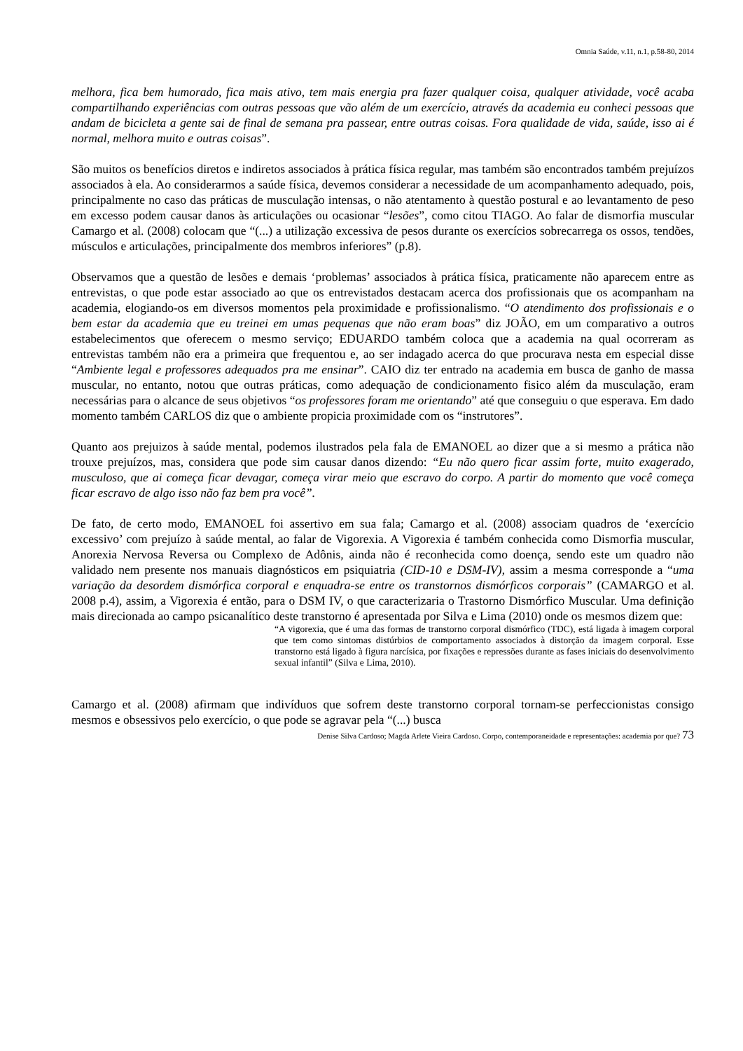Omnia Saúde, v.11, n.1, p.58-80, 2014
melhora, fica bem humorado, fica mais ativo, tem mais energia pra fazer qualquer coisa, qualquer atividade, você acaba compartilhando experiências com outras pessoas que vão além de um exercício, através da academia eu conheci pessoas que andam de bicicleta a gente sai de final de semana pra passear, entre outras coisas. Fora qualidade de vida, saúde, isso ai é normal, melhora muito e outras coisas”.
São muitos os benefícios diretos e indiretos associados à prática física regular, mas também são encontrados também prejuízos associados à ela. Ao considerarmos a saúde física, devemos considerar a necessidade de um acompanhamento adequado, pois, principalmente no caso das práticas de musculação intensas, o não atentamento à questão postural e ao levantamento de peso em excesso podem causar danos às articulações ou ocasionar “lesões”, como citou TIAGO. Ao falar de dismorfia muscular Camargo et al. (2008) colocam que “(...) a utilização excessiva de pesos durante os exercícios sobrecarrega os ossos, tendões, músculos e articulações, principalmente dos membros inferiores” (p.8).
Observamos que a questão de lesões e demais ‘problemas’ associados à prática física, praticamente não aparecem entre as entrevistas, o que pode estar associado ao que os entrevistados destacam acerca dos profissionais que os acompanham na academia, elogiando-os em diversos momentos pela proximidade e profissionalismo. “O atendimento dos profissionais e o bem estar da academia que eu treinei em umas pequenas que não eram boas” diz JOÃO, em um comparativo a outros estabelecimentos que oferecem o mesmo serviço; EDUARDO também coloca que a academia na qual ocorreram as entrevistas também não era a primeira que frequentou e, ao ser indagado acerca do que procurava nesta em especial disse “Ambiente legal e professores adequados pra me ensinar”. CAIO diz ter entrado na academia em busca de ganho de massa muscular, no entanto, notou que outras práticas, como adequação de condicionamento fisico além da musculação, eram necessárias para o alcance de seus objetivos “os professores foram me orientando” até que conseguiu o que esperava. Em dado momento também CARLOS diz que o ambiente propicia proximidade com os “instrutores”.
Quanto aos prejuizos à saúde mental, podemos ilustrados pela fala de EMANOEL ao dizer que a si mesmo a prática não trouxe prejuízos, mas, considera que pode sim causar danos dizendo: “Eu não quero ficar assim forte, muito exagerado, musculoso, que ai começa ficar devagar, começa virar meio que escravo do corpo. A partir do momento que você começa ficar escravo de algo isso não faz bem pra você”.
De fato, de certo modo, EMANOEL foi assertivo em sua fala; Camargo et al. (2008) associam quadros de ‘exercício excessivo’ com prejuízo à saúde mental, ao falar de Vigorexia. A Vigorexia é também conhecida como Dismorfia muscular, Anorexia Nervosa Reversa ou Complexo de Adônis, ainda não é reconhecida como doença, sendo este um quadro não validado nem presente nos manuais diagnósticos em psiquiatria (CID-10 e DSM-IV), assim a mesma corresponde a “uma variação da desordem dismórfica corporal e enquadra-se entre os transtornos dismórficos corporais” (CAMARGO et al. 2008 p.4), assim, a Vigorexia é então, para o DSM IV, o que caracterizaria o Trastorno Dismórfico Muscular. Uma definição mais direcionada ao campo psicanalítico deste transtorno é apresentada por Silva e Lima (2010) onde os mesmos dizem que:
“A vigorexia, que é uma das formas de transtorno corporal dismórfico (TDC), está ligada à imagem corporal que tem como sintomas distúrbios de comportamento associados à distorção da imagem corporal. Esse transtorno está ligado à figura narcísica, por fixações e repressões durante as fases iniciais do desenvolvimento sexual infantil” (Silva e Lima, 2010).
Camargo et al. (2008) afirmam que indivíduos que sofrem deste transtorno corporal tornam-se perfeccionistas consigo mesmos e obsessivos pelo exercício, o que pode se agravar pela “(...) busca
Denise Silva Cardoso; Magda Arlete Vieira Cardoso. Corpo, contemporaneidade e representações: academia por que? 73